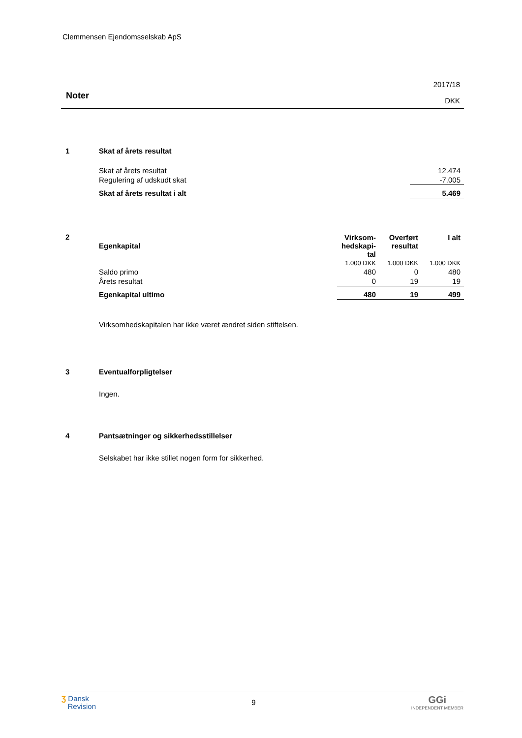Clemmensen Ejendomsselskab ApS
Noter
2017/18
DKK
1
Skat af årets resultat
| Skat af årets resultat | 12.474 |
| Regulering af udskudt skat | -7.005 |
| Skat af årets resultat i alt | 5.469 |
2
| Egenkapital | Virksom- hedskapi- tal | Overført resultat | I alt |
| --- | --- | --- | --- |
| | 1.000 DKK | 1.000 DKK | 1.000 DKK |
| Saldo primo | 480 | 0 | 480 |
| Årets resultat | 0 | 19 | 19 |
| Egenkapital ultimo | 480 | 19 | 499 |
Virksomhedskapitalen har ikke været ændret siden stiftelsen.
3
Eventualforpligtelser
Ingen.
4
Pantsætninger og sikkerhedsstillelser
Selskabet har ikke stillet nogen form for sikkerhed.
Ʒ Dansk
Revision
9
GGi
INDEPENDENT MEMBER